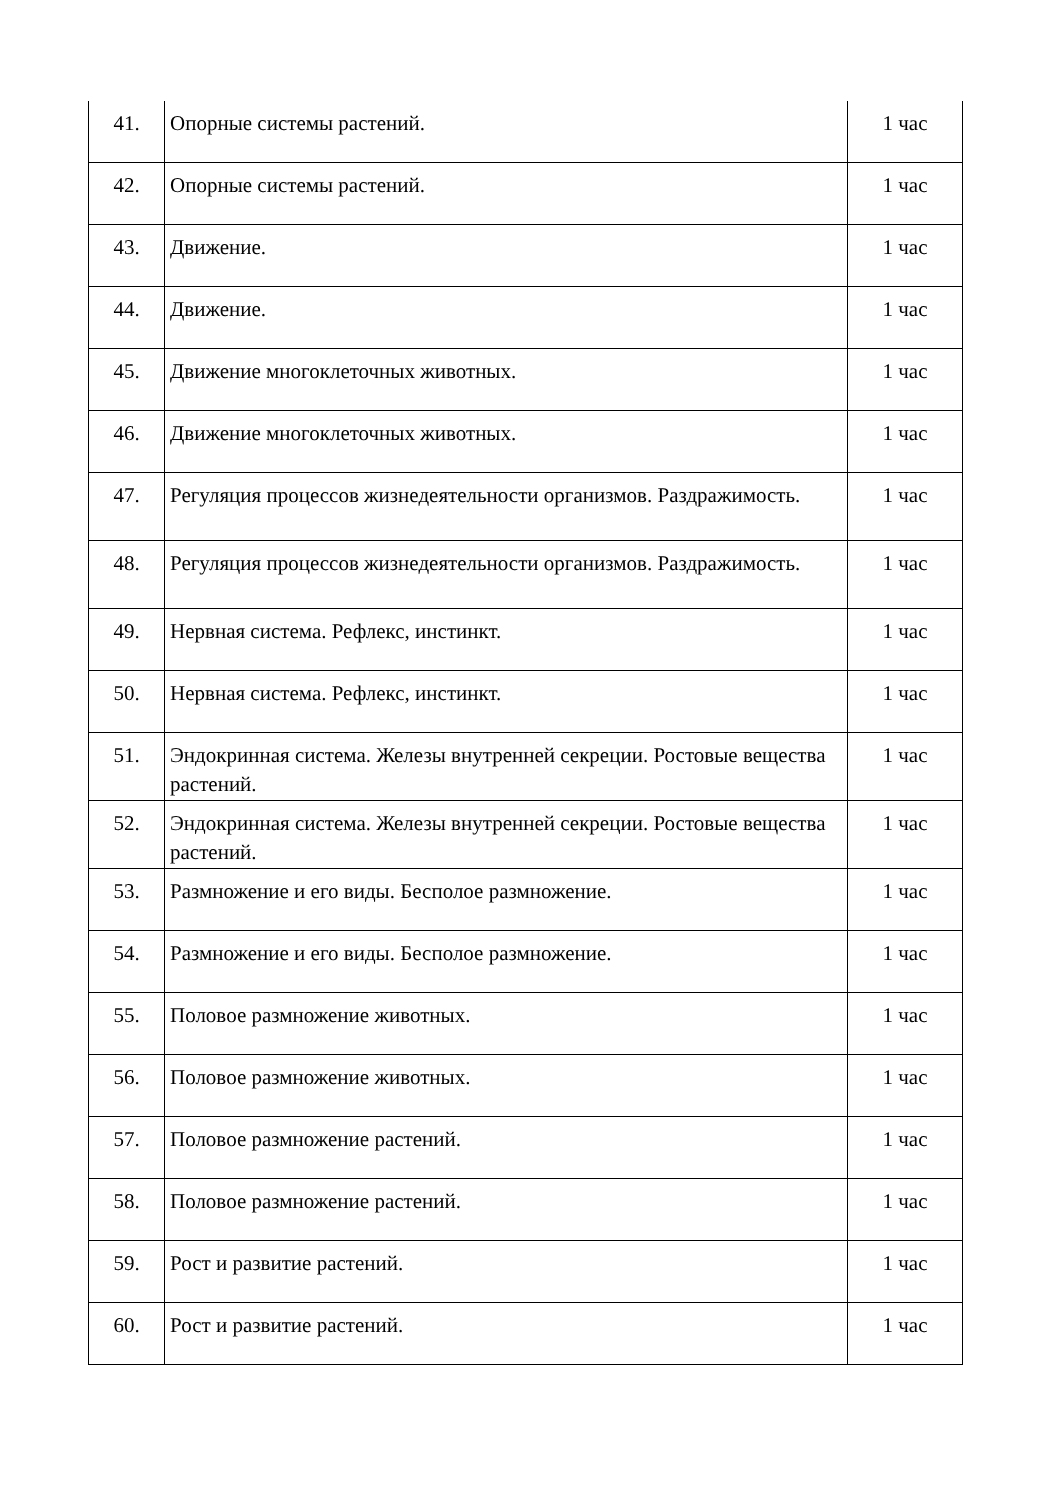| 41. | Опорные системы растений. | 1 час |
| 42. | Опорные системы растений. | 1 час |
| 43. | Движение. | 1 час |
| 44. | Движение. | 1 час |
| 45. | Движение многоклеточных животных. | 1 час |
| 46. | Движение многоклеточных животных. | 1 час |
| 47. | Регуляция процессов жизнедеятельности организмов. Раздражимость. | 1 час |
| 48. | Регуляция процессов жизнедеятельности организмов. Раздражимость. | 1 час |
| 49. | Нервная система. Рефлекс, инстинкт. | 1 час |
| 50. | Нервная система. Рефлекс, инстинкт. | 1 час |
| 51. | Эндокринная система. Железы внутренней секреции. Ростовые вещества растений. | 1 час |
| 52. | Эндокринная система. Железы внутренней секреции. Ростовые вещества растений. | 1 час |
| 53. | Размножение и его виды. Бесполое размножение. | 1 час |
| 54. | Размножение и его виды. Бесполое размножение. | 1 час |
| 55. | Половое размножение животных. | 1 час |
| 56. | Половое размножение животных. | 1 час |
| 57. | Половое размножение растений. | 1 час |
| 58. | Половое размножение растений. | 1 час |
| 59. | Рост и развитие растений. | 1 час |
| 60. | Рост и развитие растений. | 1 час |